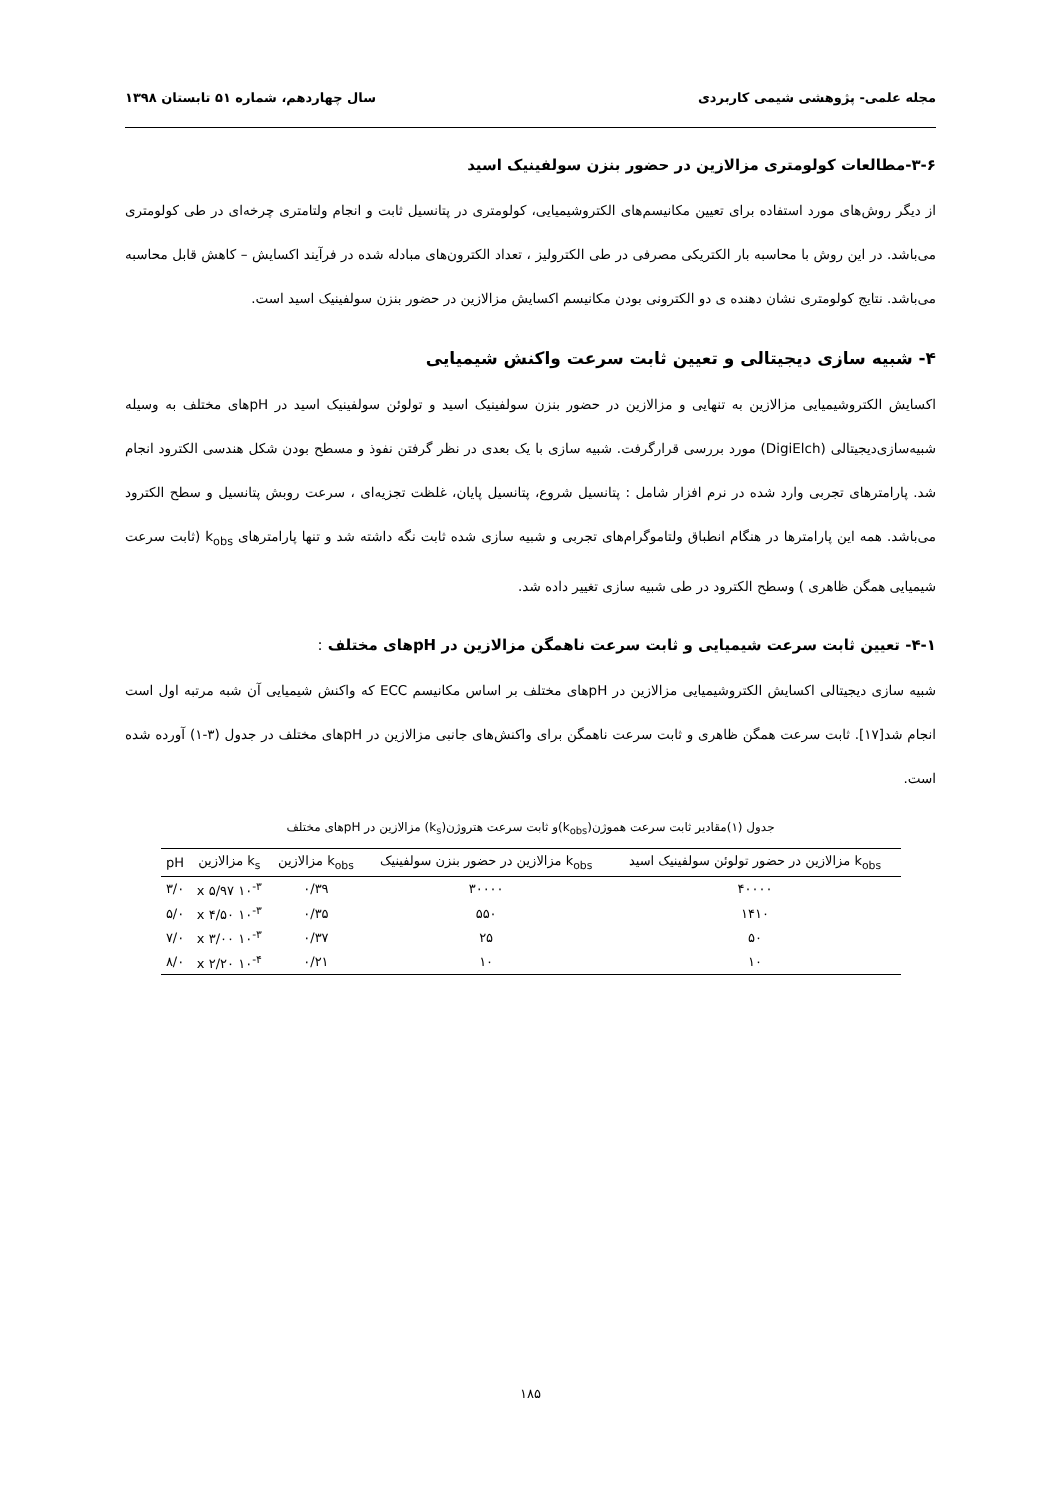مجله علمی- پژوهشی شیمی کاربردی سال چهاردهم، شماره ۵۱ تابستان ۱۳۹۸
۳-۶-مطالعات کولومتری مزالازین در حضور بنزن سولفینیک اسید
از دیگر روش‌های مورد استفاده برای تعیین مکانیسم‌های الکتروشیمیایی، کولومتری در پتانسیل ثابت و انجام ولتامتری چرخه‌ای در طی کولومتری می‌باشد. در این روش با محاسبه بار الکتریکی مصرفی در طی الکترولیز ، تعداد الکترون‌های مبادله شده در فرآیند اکسایش – کاهش قابل محاسبه می‌باشد. نتایج کولومتری نشان دهنده ی دو الکترونی بودن مکانیسم اکسایش مزالازین در حضور بنزن سولفینیک اسید است.
۴- شبیه سازی دیجیتالی و تعیین ثابت سرعت واکنش شیمیایی
اکسایش الکتروشیمیایی مزالازین به تنهایی و مزالازین در حضور بنزن سولفینیک اسید و تولوئن سولفینیک اسید در pHهای مختلف به وسیله شبیه‌سازی‌دیجیتالی (DigiElch) مورد بررسی قرارگرفت. شبیه سازی با یک بعدی در نظر گرفتن نفوذ و مسطح بودن شکل هندسی الکترود انجام شد. پارامترهای تجربی وارد شده در نرم افزار شامل : پتانسیل شروع، پتانسیل پایان، غلظت تجزیه‌ای ، سرعت روبش پتانسیل و سطح الکترود می‌باشد. همه این پارامترها در هنگام انطباق ولتاموگرام‌های تجربی و شبیه سازی شده ثابت نگه داشته شد و تنها پارامترهای k<sub>obs</sub> (ثابت سرعت شیمیایی همگن ظاهری ) وسطح الکترود در طی شبیه سازی تغییر داده شد.
۴-۱- تعیین ثابت سرعت شیمیایی و ثابت سرعت ناهمگن مزالازین در pHهای مختلف :
شبیه سازی دیجیتالی اکسایش الکتروشیمیایی مزالازین در pHهای مختلف بر اساس مکانیسم ECC که واکنش شیمیایی آن شبه مرتبه اول است انجام شد[۱۷]. ثابت سرعت همگن ظاهری و ثابت سرعت ناهمگن برای واکنش‌های جانبی مزالازین در pHهای مختلف در جدول (۳-۱) آورده شده است.
جدول (۱)مقادیر ثابت سرعت هموژن(k<sub>obs</sub>)و ثابت سرعت هتروژن(k<sub>s</sub>) مزالازین در pHهای مختلف
| k<sub>obs</sub> مزالازین در حضور تولوئن سولفینیک اسید | k<sub>obs</sub> مزالازین در حضور بنزن سولفینیک | k<sub>obs</sub> مزالازین | k<sub>s</sub> مزالازین | pH |
| --- | --- | --- | --- | --- |
| ۴۰۰۰۰ | ۳۰۰۰۰ | ۰/۳۹ | ۱۰<sup>-۳</sup> x ۵/۹۷ | ۳/۰ |
| ۱۴۱۰ | ۵۵۰ | ۰/۳۵ | ۱۰<sup>-۳</sup> x ۴/۵۰ | ۵/۰ |
| ۵۰ | ۲۵ | ۰/۳۷ | ۱۰<sup>-۳</sup> x ۳/۰۰ | ۷/۰ |
| ۱۰ | ۱۰ | ۰/۲۱ | ۱۰<sup>-۴</sup> x ۲/۲۰ | ۸/۰ |
۱۸۵